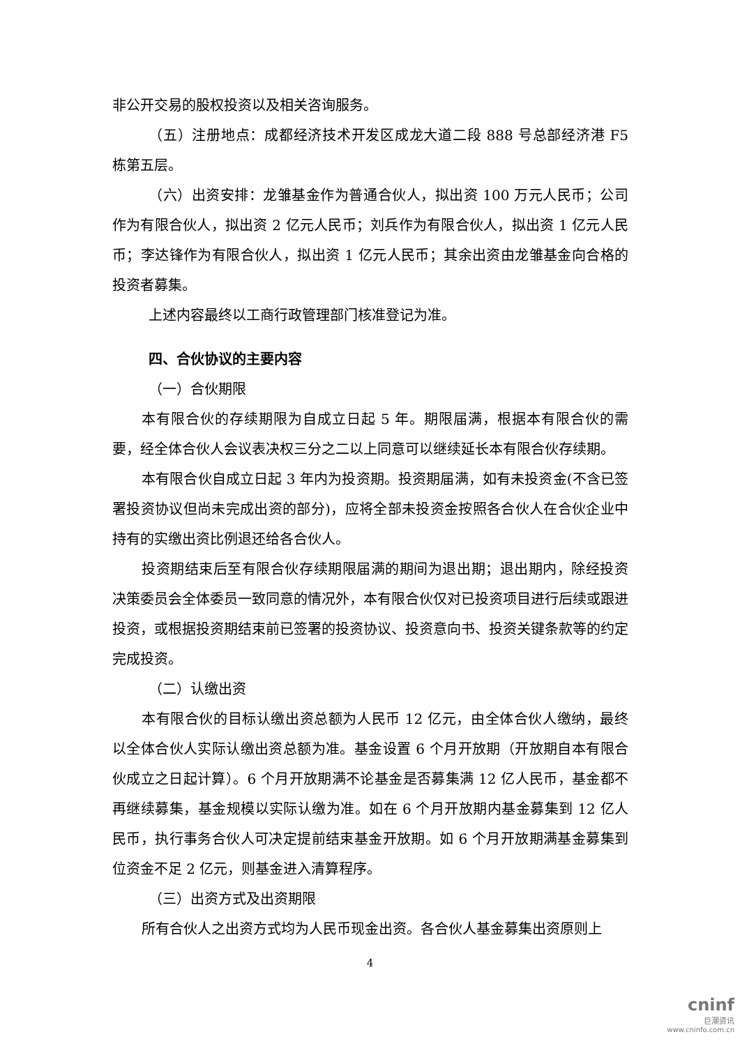非公开交易的股权投资以及相关咨询服务。
（五）注册地点：成都经济技术开发区成龙大道二段 888 号总部经济港 F5 栋第五层。
（六）出资安排：龙雏基金作为普通合伙人，拟出资 100 万元人民币；公司作为有限合伙人，拟出资 2 亿元人民币；刘兵作为有限合伙人，拟出资 1 亿元人民币；李达锋作为有限合伙人，拟出资 1 亿元人民币；其余出资由龙雏基金向合格的投资者募集。
上述内容最终以工商行政管理部门核准登记为准。
四、合伙协议的主要内容
（一）合伙期限
本有限合伙的存续期限为自成立日起 5 年。期限届满，根据本有限合伙的需要，经全体合伙人会议表决权三分之二以上同意可以继续延长本有限合伙存续期。
本有限合伙自成立日起 3 年内为投资期。投资期届满，如有未投资金(不含已签署投资协议但尚未完成出资的部分)，应将全部未投资金按照各合伙人在合伙企业中持有的实缴出资比例退还给各合伙人。
投资期结束后至有限合伙存续期限届满的期间为退出期；退出期内，除经投资决策委员会全体委员一致同意的情况外，本有限合伙仅对已投资项目进行后续或跟进投资，或根据投资期结束前已签署的投资协议、投资意向书、投资关键条款等的约定完成投资。
（二）认缴出资
本有限合伙的目标认缴出资总额为人民币 12 亿元，由全体合伙人缴纳，最终以全体合伙人实际认缴出资总额为准。基金设置 6 个月开放期（开放期自本有限合伙成立之日起计算）。6 个月开放期满不论基金是否募集满 12 亿人民币，基金都不再继续募集，基金规模以实际认缴为准。如在 6 个月开放期内基金募集到 12 亿人民币，执行事务合伙人可决定提前结束基金开放期。如 6 个月开放期满基金募集到位资金不足 2 亿元，则基金进入清算程序。
（三）出资方式及出资期限
所有合伙人之出资方式均为人民币现金出资。各合伙人基金募集出资原则上
4
cninf
巨潮资讯
www.cninfo.com.cn